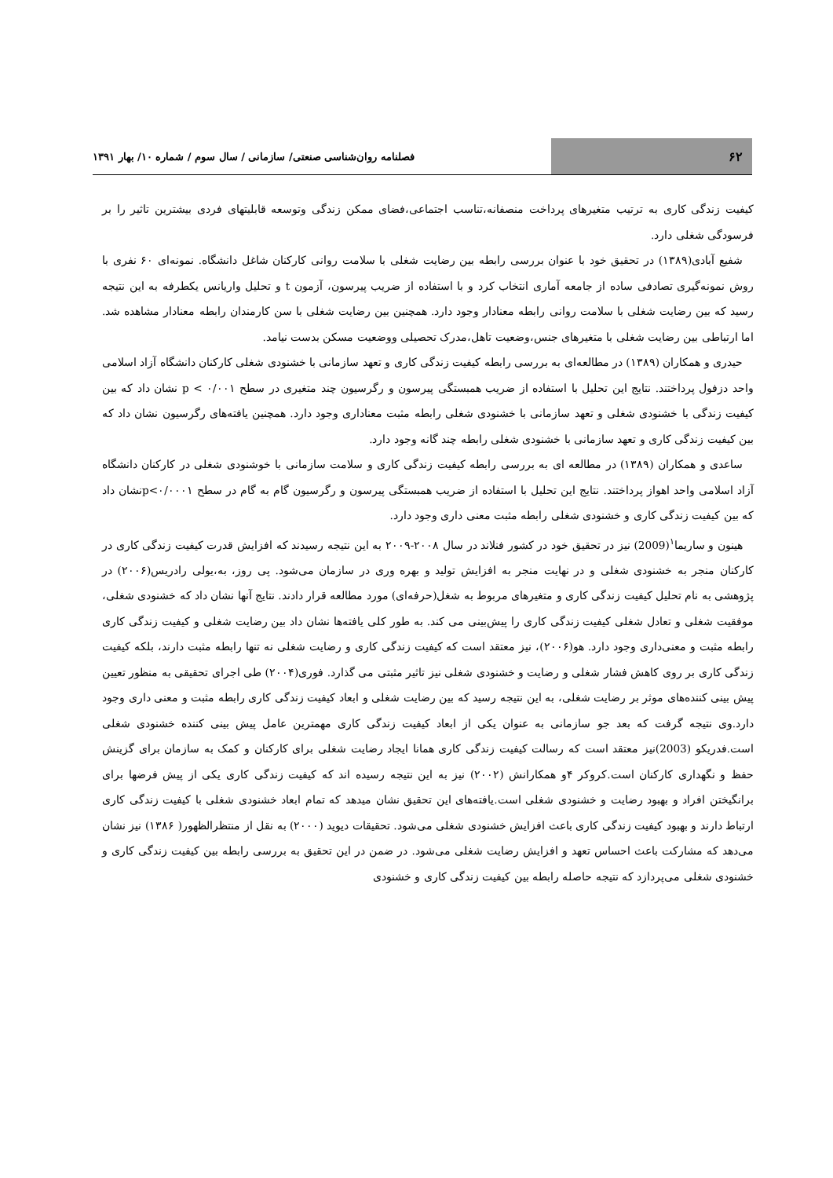۶۲
فصلنامه روان‌شناسی صنعتی/ سازمانی / سال سوم / شماره ۱۰/ بهار ۱۳۹۱
کیفیت زندگی کاری به ترتیب متغیرهای پرداخت منصفانه،تناسب اجتماعی،فضای ممکن زندگی وتوسعه قابلیتهای فردی بیشترین تاثیر را بر فرسودگی شغلی دارد.
شفیع آبادی(۱۳۸۹) در تحقیق خود با عنوان بررسی رابطه بین رضایت شغلی با سلامت روانی کارکنان شاغل دانشگاه. نمونه‌ای ۶۰ نفری با روش نمونه‌گیری تصادفی ساده از جامعه آماری انتخاب کرد و با استفاده از ضریب پیرسون، آزمون t و تحلیل واریانس یکطرفه به این نتیجه رسید که بین رضایت شغلی با سلامت روانی رابطه معنادار وجود دارد. همچنین بین رضایت شغلی با سن کارمندان رابطه معنادار مشاهده شد. اما ارتباطی بین رضایت شغلی با متغیرهای جنس،وضعیت تاهل،مدرک تحصیلی ووضعیت مسکن بدست نیامد.
حیدری و همکاران (۱۳۸۹) در مطالعه‌ای به بررسی رابطه کیفیت زندگی کاری و تعهد سازمانی با خشنودی شغلی کارکنان دانشگاه آزاد اسلامی واحد دزفول پرداختند. نتایج این تحلیل با استفاده از ضریب همبستگی پیرسون و رگرسیون چند متغیری در سطح p < ۰/۰۰۱ نشان داد که بین کیفیت زندگی با خشنودی شغلی و تعهد سازمانی با خشنودی شغلی رابطه مثبت معناداری وجود دارد. همچنین یافته‌های رگرسیون نشان داد که بین کیفیت زندگی کاری و تعهد سازمانی با خشنودی شغلی رابطه چند گانه وجود دارد.
ساعدی و همکاران (۱۳۸۹) در مطالعه ای به بررسی رابطه کیفیت زندگی کاری و سلامت سازمانی با خوشنودی شغلی در کارکنان دانشگاه آزاد اسلامی واحد اهواز پرداختند. نتایج این تحلیل با استفاده از ضریب همبستگی پیرسون و رگرسیون گام به گام در سطح p<۰/۰۰۰۱نشان داد که بین کیفیت زندگی کاری و خشنودی شغلی رابطه مثبت معنی داری وجود دارد.
هینون و ساریما<sup>۱</sup>(2009) نیز در تحقیق خود در کشور فنلاند در سال ۲۰۰۸-۲۰۰۹ به این نتیجه رسیدند که افزایش قدرت کیفیت زندگی کاری در کارکنان منجر به خشنودی شغلی و در نهایت منجر به افزایش تولید و بهره وری در سازمان می‌شود. پی روز، به،یولی رادریس(۲۰۰۶) در پژوهشی به نام تحلیل کیفیت زندگی کاری و متغیرهای مربوط به شغل(حرفه‌ای) مورد مطالعه قرار دادند. نتایج آنها نشان داد که خشنودی شغلی، موفقیت شغلی و تعادل شغلی کیفیت زندگی کاری را پیش‌بینی می کند. به طور کلی یافته‌ها نشان داد بین رضایت شغلی و کیفیت زندگی کاری رابطه مثبت و معنی‌داری وجود دارد. هو(۲۰۰۶)، نیز معتقد است که کیفیت زندگی کاری و رضایت شغلی نه تنها رابطه مثبت دارند، بلکه کیفیت زندگی کاری بر روی کاهش فشار شغلی و رضایت و خشنودی شغلی نیز تاثیر مثبتی می گذارد. فوری(۲۰۰۴) طی اجرای تحقیقی به منظور تعیین پیش بینی کننده‌های موثر بر رضایت شغلی، به این نتیجه رسید که بین رضایت شغلی و ابعاد کیفیت زندگی کاری رابطه مثبت و معنی داری وجود دارد.وی نتیجه گرفت که بعد جو سازمانی به عنوان یکی از ابعاد کیفیت زندگی کاری مهمترین عامل پیش بینی کننده خشنودی شغلی است.فدریکو (2003)نیز معتقد است که رسالت کیفیت زندگی کاری همانا ایجاد رضایت شغلی برای کارکنان و کمک به سازمان برای گزینش حفظ و نگهداری کارکنان است.کروکر ۴و همکارانش (۲۰۰۲) نیز به این نتیجه رسیده اند که کیفیت زندگی کاری یکی از پیش فرضها برای برانگیختن افراد و بهبود رضایت و خشنودی شغلی است.یافته‌های این تحقیق نشان میدهد که تمام ابعاد خشنودی شغلی با کیفیت زندگی کاری ارتباط دارند و بهبود کیفیت زندگی کاری باعث افزایش خشنودی شغلی می‌شود. تحقیقات دیوید (۲۰۰۰) به نقل از منتظرالظهور( ۱۳۸۶) نیز نشان می‌دهد که مشارکت باعث احساس تعهد و افزایش رضایت شغلی می‌شود. در ضمن در این تحقیق به بررسی رابطه بین کیفیت زندگی کاری و خشنودی شغلی می‌پردازد که نتیجه حاصله رابطه بین کیفیت زندگی کاری و خشنودی